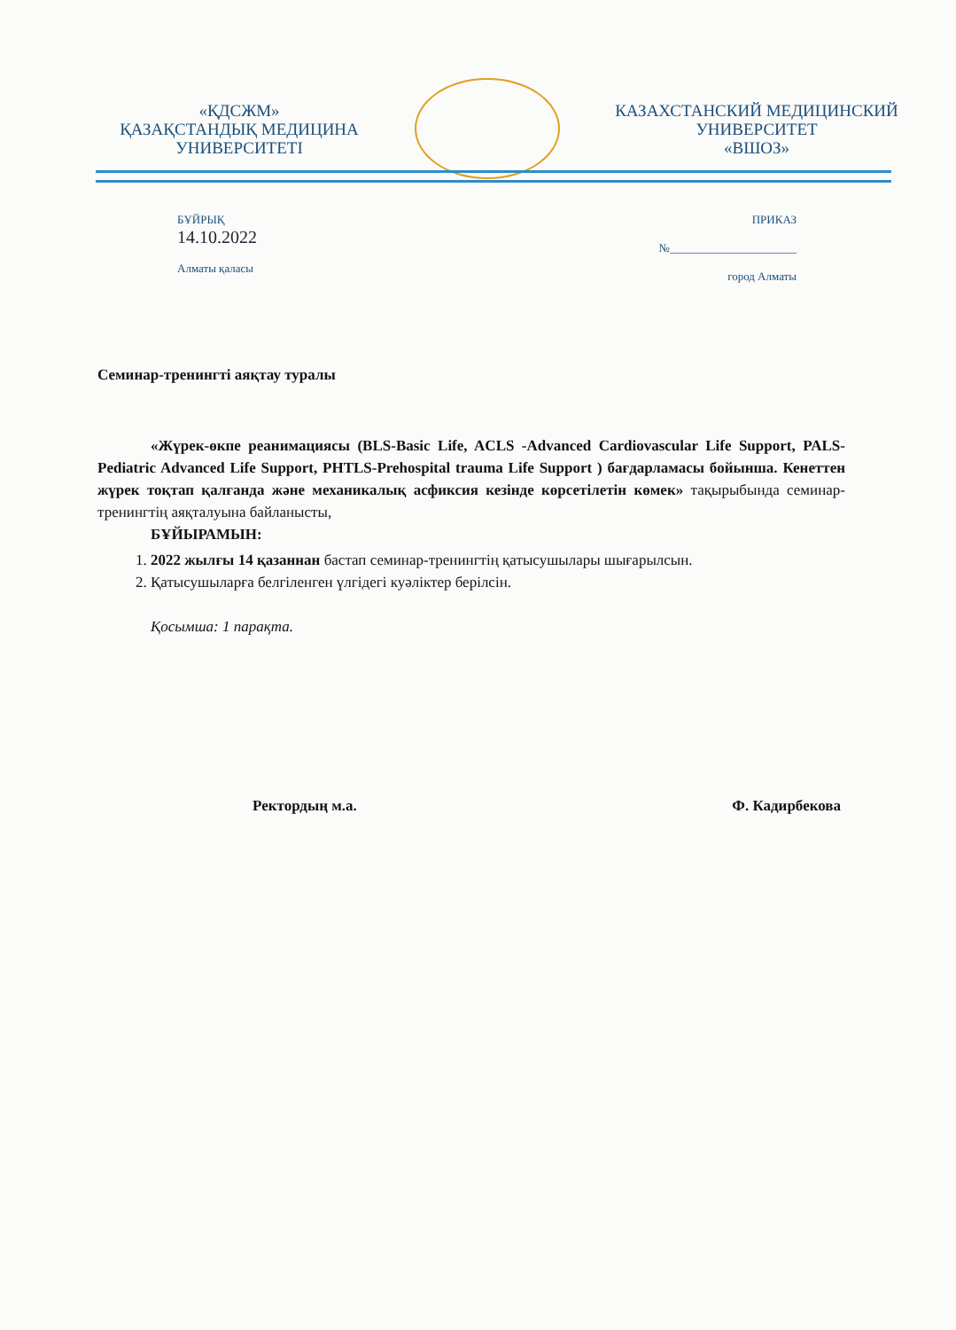«ҚДСЖМ»
ҚАЗАҚСТАНДЫҚ МЕДИЦИНА
УНИВЕРСИТЕТІ
КАЗАХСТАНСКИЙ МЕДИЦИНСКИЙ
УНИВЕРСИТЕТ
«ВШОЗ»
БҰЙРЫҚ
14.10.2022
Алматы қаласы
ПРИКАЗ
№______________________
город Алматы
Семинар-тренингті аяқтау туралы
«Жүрек-өкпе реанимациясы (BLS-Basic Life, ACLS -Advanced Cardiovascular Life Support, PALS- Pediatric Advanced Life Support, PHTLS-Prehospital trauma Life Support ) бағдарламасы бойынша. Кенеттен жүрек тоқтап қалғанда және механикалық асфиксия кезінде көрсетілетін көмек» тақырыбында семинар-тренингтің аяқталуына байланысты,
БҰЙЫРАМЫН:
1. 2022 жылғы 14 қазаннан бастап семинар-тренингтің қатысушылары шығарылсын.
2. Қатысушыларға белгіленген үлгідегі куәліктер берілсін.
Қосымша: 1 парақта.
Ректордың м.а. Ф. Кадирбекова